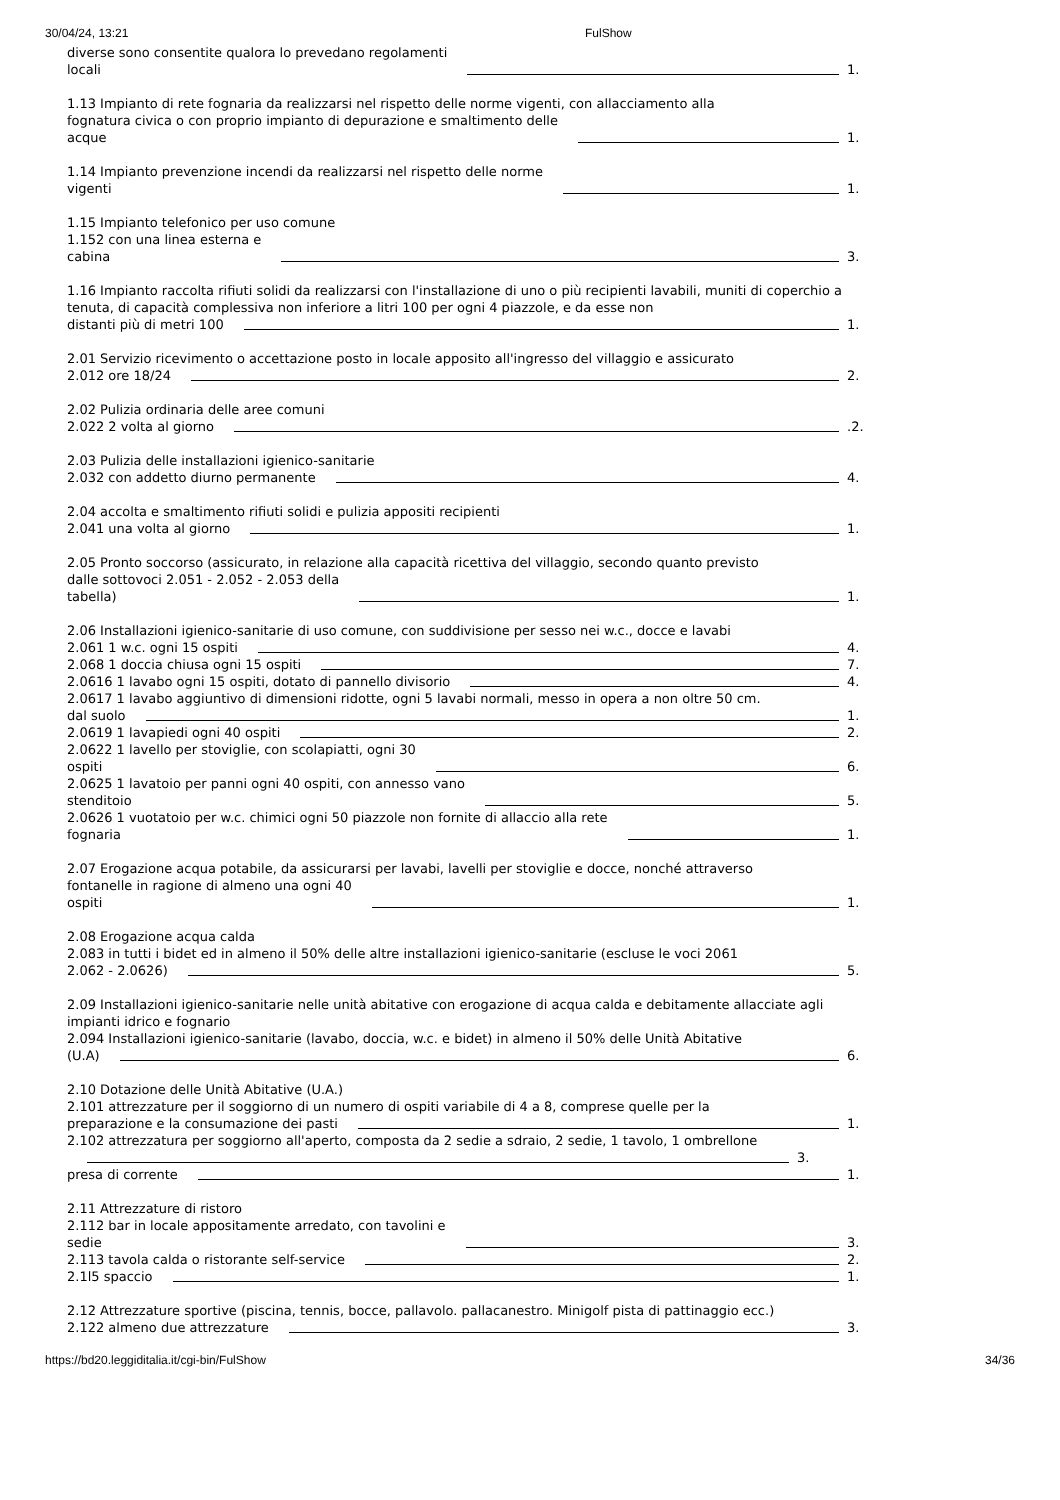30/04/24, 13:21 FulShow
diverse sono consentite qualora lo prevedano regolamenti
locali 1.
1.13 Impianto di rete fognaria da realizzarsi nel rispetto delle norme vigenti, con allacciamento alla
fognatura civica o con proprio impianto di depurazione e smaltimento delle
acque 1.
1.14 Impianto prevenzione incendi da realizzarsi nel rispetto delle norme
vigenti 1.
1.15 Impianto telefonico per uso comune
1.152 con una linea esterna e
cabina 3.
1.16 Impianto raccolta rifiuti solidi da realizzarsi con l'installazione di uno o più recipienti lavabili, muniti di coperchio a tenuta, di capacità complessiva non inferiore a litri 100 per ogni 4 piazzole, e da esse non
distanti più di metri 100 1.
2.01 Servizio ricevimento o accettazione posto in locale apposito all'ingresso del villaggio e assicurato
2.012 ore 18/24 2.
2.02 Pulizia ordinaria delle aree comuni
2.022 2 volta al giorno .2.
2.03 Pulizia delle installazioni igienico-sanitarie
2.032 con addetto diurno permanente 4.
2.04 accolta e smaltimento rifiuti solidi e pulizia appositi recipienti
2.041 una volta al giorno 1.
2.05 Pronto soccorso (assicurato, in relazione alla capacità ricettiva del villaggio, secondo quanto previsto
dalle sottovoci 2.051 - 2.052 - 2.053 della
tabella) 1.
2.06 Installazioni igienico-sanitarie di uso comune, con suddivisione per sesso nei w.c., docce e lavabi
2.061 1 w.c. ogni 15 ospiti 4.
2.068 1 doccia chiusa ogni 15 ospiti 7.
2.0616 1 lavabo ogni 15 ospiti, dotato di pannello divisorio 4.
2.0617 1 lavabo aggiuntivo di dimensioni ridotte, ogni 5 lavabi normali, messo in opera a non oltre 50 cm.
dal suolo 1.
2.0619 1 lavapiedi ogni 40 ospiti 2.
2.0622 1 lavello per stoviglie, con scolapiatti, ogni 30
ospiti 6.
2.0625 1 lavatoio per panni ogni 40 ospiti, con annesso vano
stenditoio 5.
2.0626 1 vuotatoio per w.c. chimici ogni 50 piazzole non fornite di allaccio alla rete
fognaria 1.
2.07 Erogazione acqua potabile, da assicurarsi per lavabi, lavelli per stoviglie e docce, nonché attraverso
fontanelle in ragione di almeno una ogni 40
ospiti 1.
2.08 Erogazione acqua calda
2.083 in tutti i bidet ed in almeno il 50% delle altre installazioni igienico-sanitarie (escluse le voci 2061
2.062 - 2.0626) 5.
2.09 Installazioni igienico-sanitarie nelle unità abitative con erogazione di acqua calda e debitamente allacciate agli impianti idrico e fognario
2.094 Installazioni igienico-sanitarie (lavabo, doccia, w.c. e bidet) in almeno il 50% delle Unità Abitative
(U.A) 6.
2.10 Dotazione delle Unità Abitative (U.A.)
2.101 attrezzature per il soggiorno di un numero di ospiti variabile di 4 a 8, comprese quelle per la
preparazione e la consumazione dei pasti 1.
2.102 attrezzatura per soggiorno all'aperto, composta da 2 sedie a sdraio, 2 sedie, 1 tavolo, 1 ombrellone
3.
presa di corrente 1.
2.11 Attrezzature di ristoro
2.112 bar in locale appositamente arredato, con tavolini e
sedie 3.
2.113 tavola calda o ristorante self-service 2.
2.1l5 spaccio 1.
2.12 Attrezzature sportive (piscina, tennis, bocce, pallavolo. pallacanestro. Minigolf pista di pattinaggio ecc.)
2.122 almeno due attrezzature 3.
https://bd20.leggiditalia.it/cgi-bin/FulShow 34/36